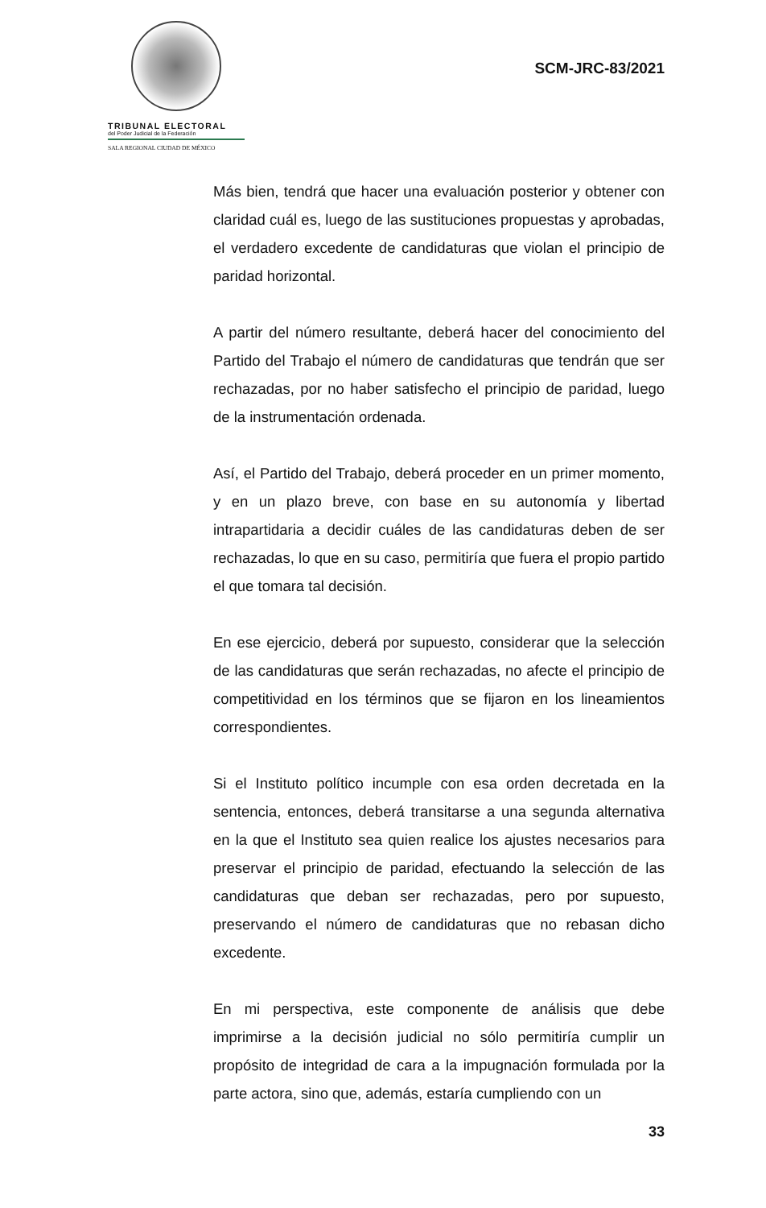TRIBUNAL ELECTORAL
del Poder Judicial de la Federación
SALA REGIONAL CIUDAD DE MÉXICO
SCM-JRC-83/2021
Más bien, tendrá que hacer una evaluación posterior y obtener con claridad cuál es, luego de las sustituciones propuestas y aprobadas, el verdadero excedente de candidaturas que violan el principio de paridad horizontal.
A partir del número resultante, deberá hacer del conocimiento del Partido del Trabajo el número de candidaturas que tendrán que ser rechazadas, por no haber satisfecho el principio de paridad, luego de la instrumentación ordenada.
Así, el Partido del Trabajo, deberá proceder en un primer momento, y en un plazo breve, con base en su autonomía y libertad intrapartidaria a decidir cuáles de las candidaturas deben de ser rechazadas, lo que en su caso, permitiría que fuera el propio partido el que tomara tal decisión.
En ese ejercicio, deberá por supuesto, considerar que la selección de las candidaturas que serán rechazadas, no afecte el principio de competitividad en los términos que se fijaron en los lineamientos correspondientes.
Si el Instituto político incumple con esa orden decretada en la sentencia, entonces, deberá transitarse a una segunda alternativa en la que el Instituto sea quien realice los ajustes necesarios para preservar el principio de paridad, efectuando la selección de las candidaturas que deban ser rechazadas, pero por supuesto, preservando el número de candidaturas que no rebasan dicho excedente.
En mi perspectiva, este componente de análisis que debe imprimirse a la decisión judicial no sólo permitiría cumplir un propósito de integridad de cara a la impugnación formulada por la parte actora, sino que, además, estaría cumpliendo con un
33